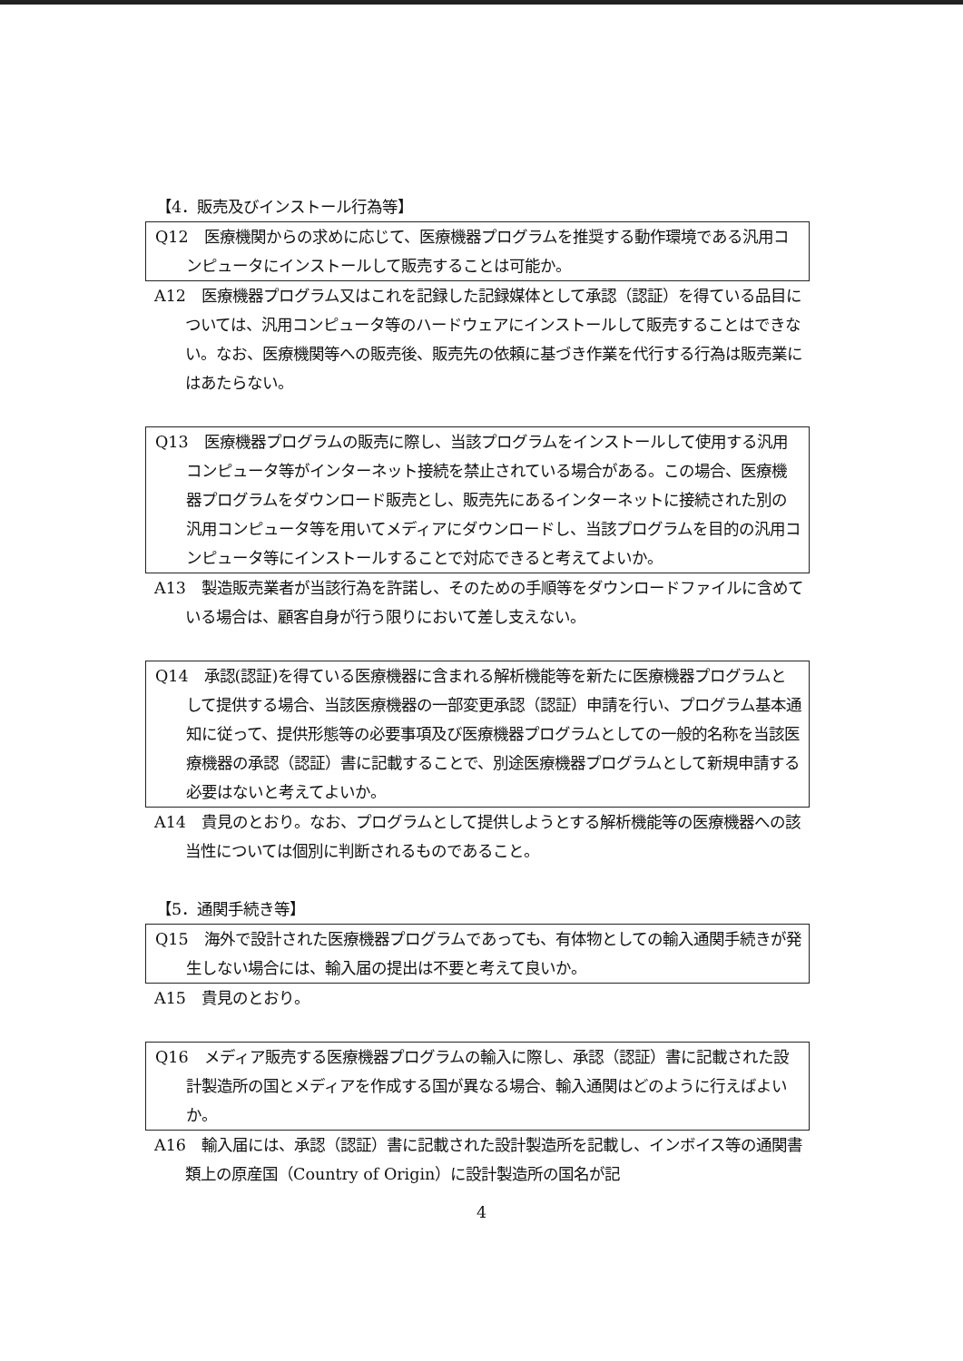【4．販売及びインストール行為等】
Q12　医療機関からの求めに応じて、医療機器プログラムを推奨する動作環境である汎用コンピュータにインストールして販売することは可能か。
A12　医療機器プログラム又はこれを記録した記録媒体として承認（認証）を得ている品目については、汎用コンピュータ等のハードウェアにインストールして販売することはできない。なお、医療機関等への販売後、販売先の依頼に基づき作業を代行する行為は販売業にはあたらない。
Q13　医療機器プログラムの販売に際し、当該プログラムをインストールして使用する汎用コンピュータ等がインターネット接続を禁止されている場合がある。この場合、医療機器プログラムをダウンロード販売とし、販売先にあるインターネットに接続された別の汎用コンピュータ等を用いてメディアにダウンロードし、当該プログラムを目的の汎用コンピュータ等にインストールすることで対応できると考えてよいか。
A13　製造販売業者が当該行為を許諾し、そのための手順等をダウンロードファイルに含めている場合は、顧客自身が行う限りにおいて差し支えない。
Q14　承認(認証)を得ている医療機器に含まれる解析機能等を新たに医療機器プログラムとして提供する場合、当該医療機器の一部変更承認（認証）申請を行い、プログラム基本通知に従って、提供形態等の必要事項及び医療機器プログラムとしての一般的名称を当該医療機器の承認（認証）書に記載することで、別途医療機器プログラムとして新規申請する必要はないと考えてよいか。
A14　貴見のとおり。なお、プログラムとして提供しようとする解析機能等の医療機器への該当性については個別に判断されるものであること。
【5．通関手続き等】
Q15　海外で設計された医療機器プログラムであっても、有体物としての輸入通関手続きが発生しない場合には、輸入届の提出は不要と考えて良いか。
A15　貴見のとおり。
Q16　メディア販売する医療機器プログラムの輸入に際し、承認（認証）書に記載された設計製造所の国とメディアを作成する国が異なる場合、輸入通関はどのように行えばよいか。
A16　輸入届には、承認（認証）書に記載された設計製造所を記載し、インボイス等の通関書類上の原産国（Country of Origin）に設計製造所の国名が記
4